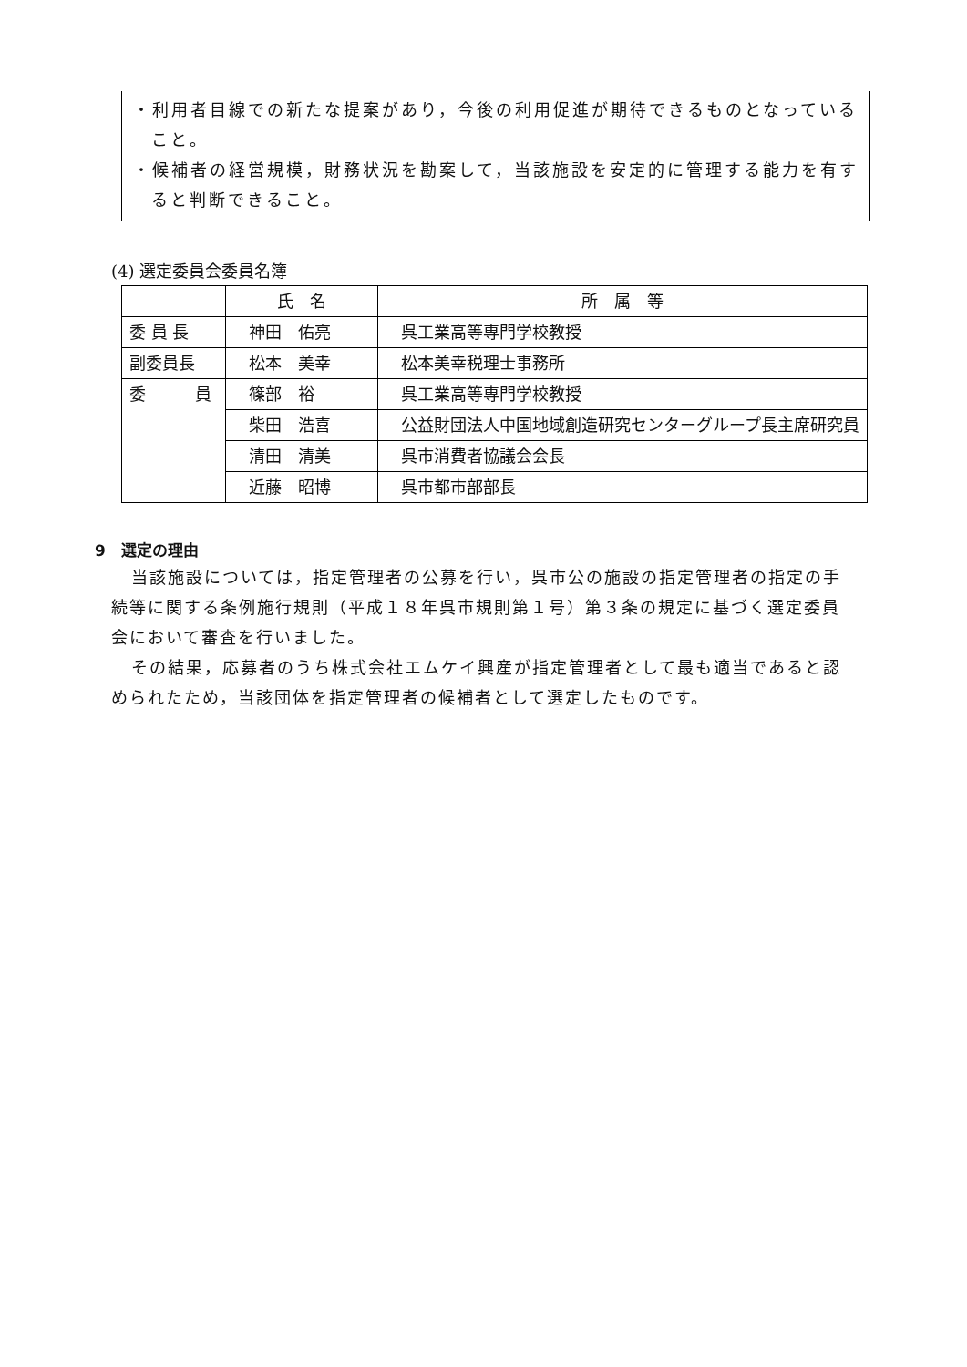・利用者目線での新たな提案があり，今後の利用促進が期待できるものとなっていること。
・候補者の経営規模，財務状況を勘案して，当該施設を安定的に管理する能力を有すると判断できること。
(4) 選定委員会委員名簿
| | 氏 名 | 所 属 等 |
| --- | --- | --- |
| 委 員 長 | 神田 佑亮 | 呉工業高等専門学校教授 |
| 副委員長 | 松本 美幸 | 松本美幸税理士事務所 |
| 委 員 | 篠部 裕 | 呉工業高等専門学校教授 |
| | 柴田 浩喜 | 公益財団法人中国地域創造研究センターグループ長主席研究員 |
| | 清田 清美 | 呉市消費者協議会会長 |
| | 近藤 昭博 | 呉市都市部部長 |
9　選定の理由
当該施設については，指定管理者の公募を行い，呉市公の施設の指定管理者の指定の手続等に関する条例施行規則（平成１８年呉市規則第１号）第３条の規定に基づく選定委員会において審査を行いました。
その結果，応募者のうち株式会社エムケイ興産が指定管理者として最も適当であると認められたため，当該団体を指定管理者の候補者として選定したものです。